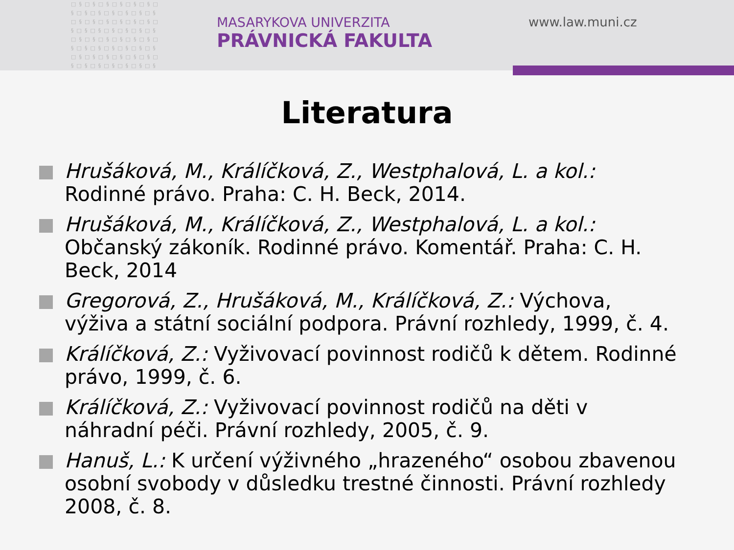□§□§□§□§□§□§□ §□§□§□§□§□§□§ □§□§□§□§□§□§□ §□§□§□§□§□§□§ □§□§□§□§□§□§□ §□§□§□§□§□§□§ □§□§□§□§□§□§□ §□§□§□§□§□§□§
MASARYKOVA UNIVERZITA
PRÁVNICKÁ FAKULTA
www.law.muni.cz
Literatura
Hrušáková, M., Králíčková, Z., Westphalová, L. a kol.: Rodinné právo. Praha: C. H. Beck, 2014.
Hrušáková, M., Králíčková, Z., Westphalová, L. a kol.: Občanský zákoník. Rodinné právo. Komentář. Praha: C. H. Beck, 2014
Gregorová, Z., Hrušáková, M., Králíčková, Z.: Výchova, výživa a státní sociální podpora. Právní rozhledy, 1999, č. 4.
Králíčková, Z.: Vyživovací povinnost rodičů k dětem. Rodinné právo, 1999, č. 6.
Králíčková, Z.: Vyživovací povinnost rodičů na děti v náhradní péči. Právní rozhledy, 2005, č. 9.
Hanuš, L.: K určení výživného „hrazeného“ osobou zbavenou osobní svobody v důsledku trestné činnosti. Právní rozhledy 2008, č. 8.